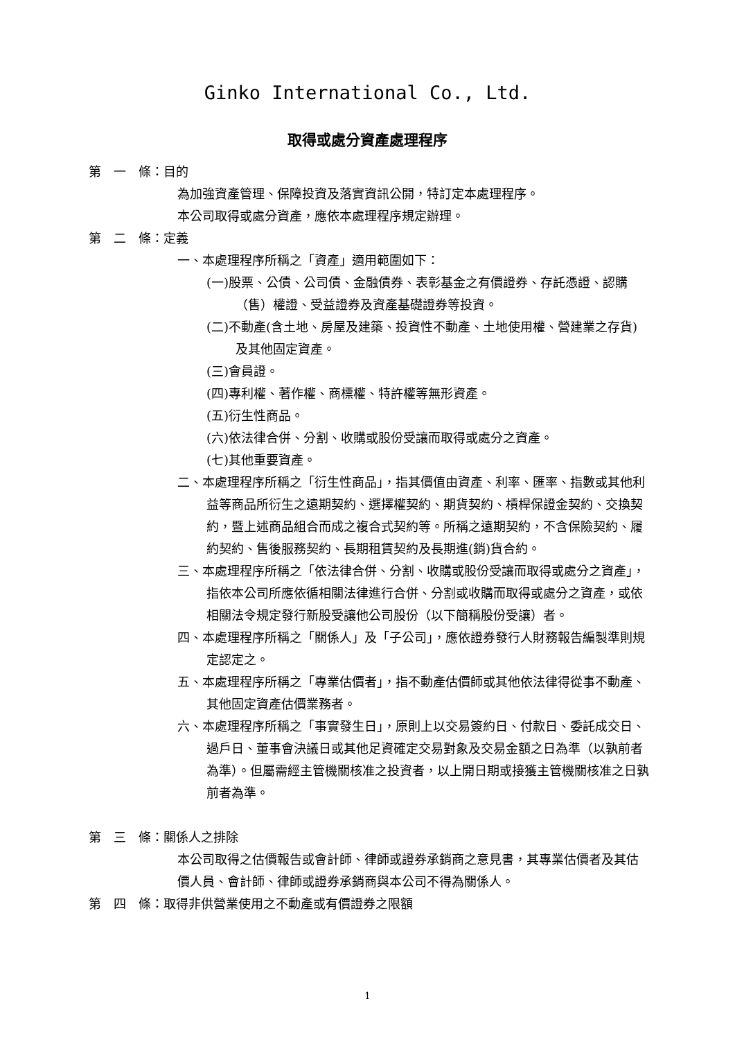Ginko International Co., Ltd.
取得或處分資產處理程序
第　一　條：目的
為加強資產管理、保障投資及落實資訊公開，特訂定本處理程序。
本公司取得或處分資產，應依本處理程序規定辦理。
第　二　條：定義
一、本處理程序所稱之「資產」適用範圍如下：
(一)股票、公債、公司債、金融債券、表彰基金之有價證券、存託憑證、認購（售）權證、受益證券及資產基礎證券等投資。
(二)不動產(含土地、房屋及建築、投資性不動產、土地使用權、營建業之存貨)及其他固定資產。
(三)會員證。
(四)專利權、著作權、商標權、特許權等無形資產。
(五)衍生性商品。
(六)依法律合併、分割、收購或股份受讓而取得或處分之資產。
(七)其他重要資產。
二、本處理程序所稱之「衍生性商品」，指其價值由資產、利率、匯率、指數或其他利益等商品所衍生之遠期契約、選擇權契約、期貨契約、槓桿保證金契約、交換契約，暨上述商品組合而成之複合式契約等。所稱之遠期契約，不含保險契約、履約契約、售後服務契約、長期租賃契約及長期進(銷)貨合約。
三、本處理程序所稱之「依法律合併、分割、收購或股份受讓而取得或處分之資產」，指依本公司所應依循相關法律進行合併、分割或收購而取得或處分之資產，或依相關法令規定發行新股受讓他公司股份（以下簡稱股份受讓）者。
四、本處理程序所稱之「關係人」及「子公司」，應依證券發行人財務報告編製準則規定認定之。
五、本處理程序所稱之「專業估價者」，指不動產估價師或其他依法律得從事不動產、其他固定資產估價業務者。
六、本處理程序所稱之「事實發生日」，原則上以交易簽約日、付款日、委託成交日、過戶日、董事會決議日或其他足資確定交易對象及交易金額之日為準（以孰前者為準）。但屬需經主管機關核准之投資者，以上開日期或接獲主管機關核准之日孰前者為準。
第　三　條：關係人之排除
本公司取得之估價報告或會計師、律師或證券承銷商之意見書，其專業估價者及其估價人員、會計師、律師或證券承銷商與本公司不得為關係人。
第　四　條：取得非供營業使用之不動產或有價證券之限額
1